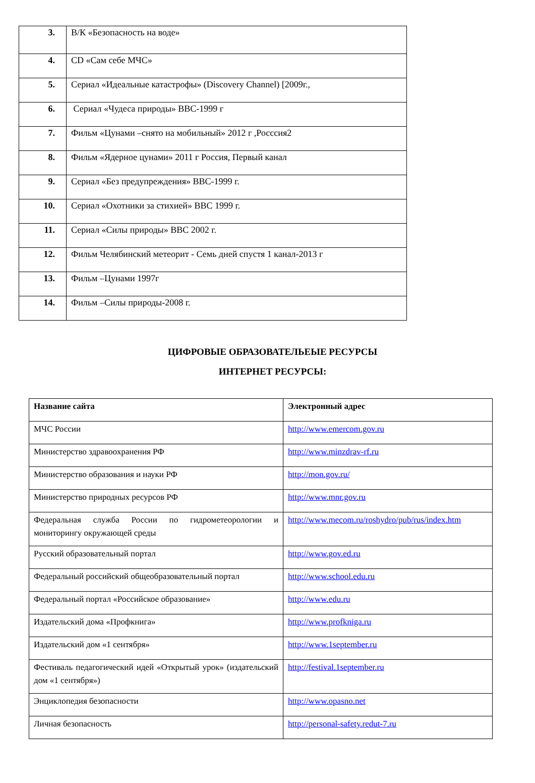| 3. | В/К «Безопасность на воде» |
| 4. | CD «Сам себе МЧС» |
| 5. | Сериал «Идеальные катастрофы» (Discovery Channel) [2009г., |
| 6. | Сериал «Чудеса природы» BBC-1999 г |
| 7. | Фильм «Цунами –снято на мобильный» 2012 г ,Росссия2 |
| 8. | Фильм «Ядерное цунами» 2011 г Россия, Первый канал |
| 9. | Сериал «Без предупреждения» BBC-1999 г. |
| 10. | Сериал «Охотники за стихией» BBC 1999 г. |
| 11. | Сериал «Силы природы» BBC 2002 г. |
| 12. | Фильм Челябинский метеорит - Семь дней спустя 1 канал-2013 г |
| 13. | Фильм –Цунами 1997г |
| 14. | Фильм –Силы природы-2008 г. |
ЦИФРОВЫЕ ОБРАЗОВАТЕЛЬЕЫЕ РЕСУРСЫ
ИНТЕРНЕТ РЕСУРСЫ:
| Название сайта | Электронный адрес |
| --- | --- |
| МЧС России | http://www.emercom.gov.ru |
| Министерство здравоохранения РФ | http://www.minzdrav-rf.ru |
| Министерство образования и науки РФ | http://mon.gov.ru/ |
| Министерство природных ресурсов РФ | http://www.mnr.gov.ru |
| Федеральная служба России по гидрометеорологии и мониторингу окружающей среды | http://www.mecom.ru/roshydro/pub/rus/index.htm |
| Русский образовательный портал | http://www.gov.ed.ru |
| Федеральный российский общеобразовательный портал | http://www.school.edu.ru |
| Федеральный портал «Российское образование» | http://www.edu.ru |
| Издательский дома «Профкнига» | http://www.profkniga.ru |
| Издательский дом «1 сентября» | http://www.1september.ru |
| Фестиваль педагогический идей «Открытый урок» (издательский дом «1 сентября») | http://festival.1september.ru |
| Энциклопедия безопасности | http://www.opasno.net |
| Личная безопасность | http://personal-safety.redut-7.ru |